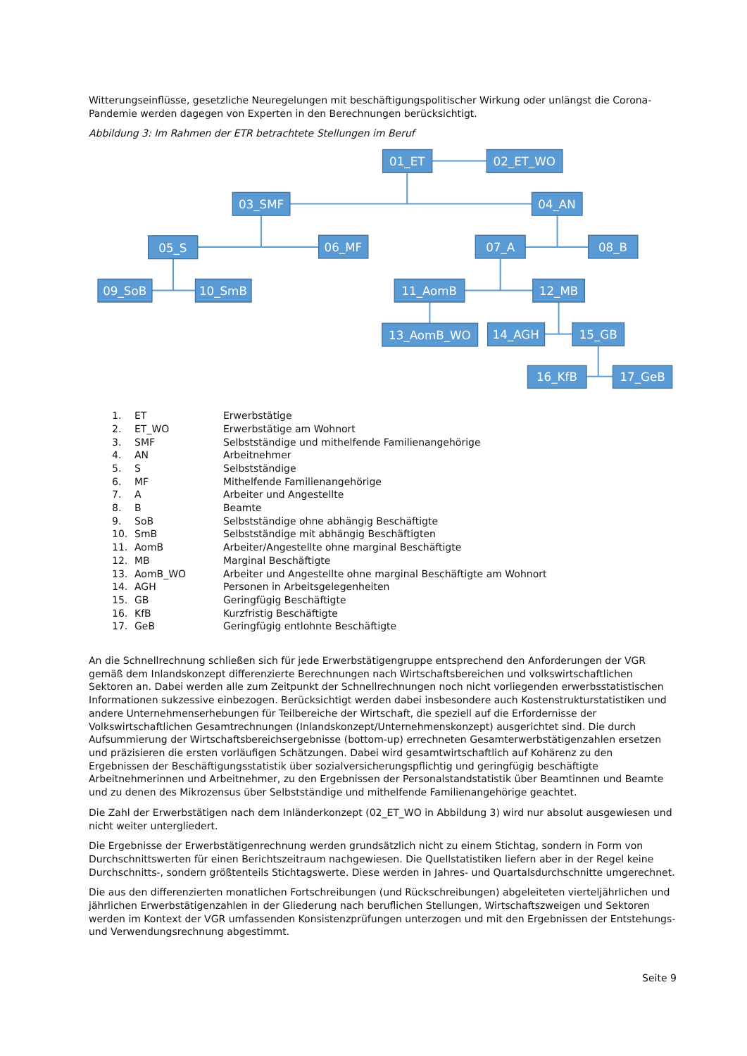Witterungseinflüsse, gesetzliche Neuregelungen mit beschäftigungspolitischer Wirkung oder unlängst die Corona-Pandemie werden dagegen von Experten in den Berechnungen berücksichtigt.
Abbildung 3: Im Rahmen der ETR betrachtete Stellungen im Beruf
01_ET
02_ET_WO
03_SMF
04_AN
05_S
06_MF
07_A
08_B
09_SoB
10_SmB
11_AomB
12_MB
13_AomB_WO
14_AGH
15_GB
16_KfB
17_GeB
| 1. | ET | Erwerbstätige |
| 2. | ET_WO | Erwerbstätige am Wohnort |
| 3. | SMF | Selbstständige und mithelfende Familienangehörige |
| 4. | AN | Arbeitnehmer |
| 5. | S | Selbstständige |
| 6. | MF | Mithelfende Familienangehörige |
| 7. | A | Arbeiter und Angestellte |
| 8. | B | Beamte |
| 9. | SoB | Selbstständige ohne abhängig Beschäftigte |
| 10. | SmB | Selbstständige mit abhängig Beschäftigten |
| 11. | AomB | Arbeiter/Angestellte ohne marginal Beschäftigte |
| 12. | MB | Marginal Beschäftigte |
| 13. | AomB_WO | Arbeiter und Angestellte ohne marginal Beschäftigte am Wohnort |
| 14. | AGH | Personen in Arbeitsgelegenheiten |
| 15. | GB | Geringfügig Beschäftigte |
| 16. | KfB | Kurzfristig Beschäftigte |
| 17. | GeB | Geringfügig entlohnte Beschäftigte |
An die Schnellrechnung schließen sich für jede Erwerbstätigengruppe entsprechend den Anforderungen der VGR gemäß dem Inlandskonzept differenzierte Berechnungen nach Wirtschaftsbereichen und volkswirtschaftlichen Sektoren an. Dabei werden alle zum Zeitpunkt der Schnellrechnungen noch nicht vorliegenden erwerbsstatistischen Informationen sukzessive einbezogen. Berücksichtigt werden dabei insbesondere auch Kostenstrukturstatistiken und andere Unternehmenserhebungen für Teilbereiche der Wirtschaft, die speziell auf die Erfordernisse der Volkswirtschaftlichen Gesamtrechnungen (Inlandskonzept/Unternehmenskonzept) ausgerichtet sind. Die durch Aufsummierung der Wirtschaftsbereichsergebnisse (bottom-up) errechneten Gesamterwerbstätigenzahlen ersetzen und präzisieren die ersten vorläufigen Schätzungen. Dabei wird gesamtwirtschaftlich auf Kohärenz zu den Ergebnissen der Beschäftigungsstatistik über sozialversicherungspflichtig und geringfügig beschäftigte Arbeitnehmerinnen und Arbeitnehmer, zu den Ergebnissen der Personalstandstatistik über Beamtinnen und Beamte und zu denen des Mikrozensus über Selbstständige und mithelfende Familienangehörige geachtet.
Die Zahl der Erwerbstätigen nach dem Inländerkonzept (02_ET_WO in Abbildung 3) wird nur absolut ausgewiesen und nicht weiter untergliedert.
Die Ergebnisse der Erwerbstätigenrechnung werden grundsätzlich nicht zu einem Stichtag, sondern in Form von Durchschnittswerten für einen Berichtszeitraum nachgewiesen. Die Quellstatistiken liefern aber in der Regel keine Durchschnitts-, sondern größtenteils Stichtagswerte. Diese werden in Jahres- und Quartalsdurchschnitte umgerechnet.
Die aus den differenzierten monatlichen Fortschreibungen (und Rückschreibungen) abgeleiteten vierteljährlichen und jährlichen Erwerbstätigenzahlen in der Gliederung nach beruflichen Stellungen, Wirtschaftszweigen und Sektoren werden im Kontext der VGR umfassenden Konsistenzprüfungen unterzogen und mit den Ergebnissen der Entstehungs- und Verwendungsrechnung abgestimmt.
Seite 9